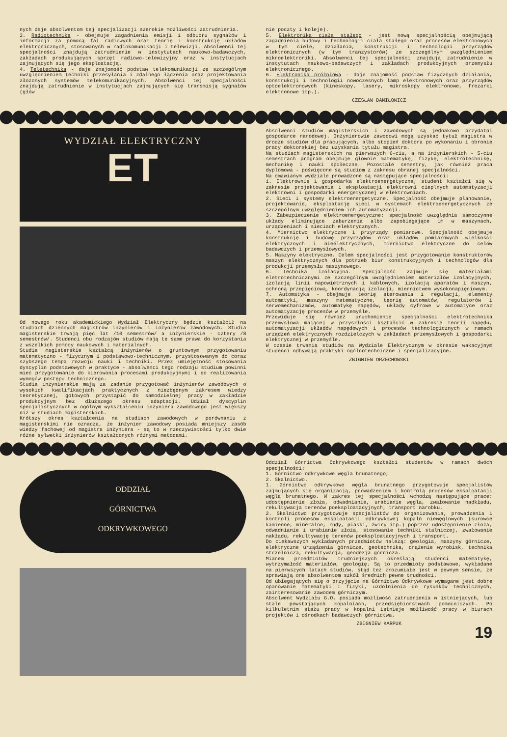nych daje absolwentom tej specjalizacji szerokie możliwości zatrudnienia.
3. Radiotechnika - obejmuje zagadnienia emisji i odbioru sygnałów i informacji za pomocą fal radiowych oraz teorię i konstrukcję układów elektronicznych, stosowanych w radiokomunikacji i telewizji. Absolwenci tej specjalności znajdują zatrudnienie w instytutach naukowo-badawczych, zakładach produkujących sprzęt radiowo-telewizyjny oraz w instytucjach zajmujących się jego eksploatacją.
4. Teletechnika - daje znajomość podstaw telekomunikacji ze szczególnym uwzględnieniem techniki przesyłania i zdalnego łączenia oraz projektowania złożonych systemów telekomunikacyjnych. Absolwenci tej specjalności znajdują zatrudnienie w instytucjach zajmujących się transmisją sygnałów (głów
nie poczty i koleje).
5. Elektronika ciała stałego - jest nową specjalnością obejmującą zagadnienia budowy i technologii ciała stałego oraz procesów elektronowych w tym ciele, działania, konstrukcji i technologii przyrządów elektronicznych (w tym tranzystorów) ze szczególnym uwzględnieniem mikroelektroniki. Absolwenci tej specjalności znajdują zatrudnienie w instytutach naukowo-badawczych i zakładach produkcyjnych przemysłu elektronicznego.
6. Elektronika próżniowa - daje znajomość podstaw fizycznych działania, konstrukcji i technologii nowoczesnych lamp elektronowych oraz przyrządów optoelektronowych (kineskopy, lasery, mikroskopy elektronowe, frezarki elektronowe itp.).
CZESŁAW DANIŁOWICZ
WYDZIAŁ ELEKTRYCZNY
ET
Od nowego roku akademickiego Wydział Elektryczny będzie kształcił na studiach dziennych magistrów inżynierów i inżynierów zawodowych. Studia magisterskie trwają pięć lat /10 semestrów/ a inżynierskie - cztery /8 semestrów/. Studenci obu rodzajów studiów mają te same prawa do korzystania z wszelkich pomocy naukowych i materialnych.
Studia magisterskie kształcą inżynierów o gruntownym przygotowaniu matematyczno - fizycznym i podstawowo-technicznym, przystosowanym do coraz szybszego tempa rozwoju nauki i techniki. Przez umiejętność stosowania dyscyplin podstawowych w praktyce - absolwenci tego rodzaju studium powinni mieć przygotowanie do kierowania procesami produkcyjnymi i do realizowania wymogów postępu technicznego.
Studia inżynierskie mają za zadanie przygotować inżynierów zawodowych o wysokich kwalifikacjach praktycznych z niezbędnym zakresem wiedzy teoretycznej, gotowych przystąpić do samodzielnej pracy w zakładzie produkcyjnym bez dłuższego okresu adaptacji. Udział dyscyplin specjalistycznych w ogólnym wykształceniu inżyniera zawodowego jest większy niż w studiach magisterskich.
Krótszy okres kształcenia na studiach zawodowych w porównaniu z magisterskimi nie oznacza, że inżynier zawodowy posiada mniejszy zasób wiedzy fachowej od magistra inżyniera - są to w rzeczywistości tylko dwie różne sylwetki inżynierów kształconych różnymi metodami.
Absolwenci studiów magisterskich i zawodowych są jednakowo przydatni gospodarce narodowej. Inżynierowie zawodowi mogą uzyskać tytuł magistra w drodze studiów dla pracujących, albo stopień doktora po wykonaniu i obronie pracy doktorskiej bez uzyskania tytułu magistra.
Na studiach magisterskich na pierwszych 6-ciu, a na inżynierskich - 5-ciu semestrach program obejmuje głównie matematykę, fizykę, elektrotechnikę, mechanikę i nauki społeczne. Pozostałe semestry, jak również praca dyplomowa - poświęcone są studiom z zakresu obranej specjalności.
Na omawianym wydziale prowadzone są następujące specjalności:
1. Elektrownie i gospodarka elektroenergetyczna; student kształci się w zakresie projektowania i eksploatacji elektrowni cieplnych automatyzacji elektrowni i gospodarki energetycznej w elektrowniach.
2. Sieci i systemy elektroenergetyczne. Specjalność obejmuje planowanie, projektowanie, eksploatację sieci w systemach elektroenergetycznych ze szczególnym uwzględnieniem ich automatyzacji.
3. Zabezpieczenie elektroenergetyczne; specjalność uwzględnia samoczynne układy eliminujące zaburzenia albo zapobiegające im w maszynach, urządzeniach i sieciach elektrycznych.
4. Miernictwo elektryczne i przyrządy pomiarowe. Specjalność obejmuje konstrukcję i budowę przyrządów oraz układów pomiarowych wielkości elektrycznych i nieelektrycznych, miernictwo elektryczne do celów badawczych i przemysłowych.
5. Maszyny elektryczne. Celem specjalności jest przygotowanie konstruktorów maszyn elektrycznych dla potrzeb biur konstrukcyjnych i technologów dla produkcji przemysłu maszynowego.
6. Technika izolacyjna. Specjalność zajmuje się materiałami eletrotechnicznymi ze szczególnym uwzględnieniem materiałów izolacyjnych, izolacją linii napowietrznych i kablowych, izolacją aparatów i maszyn, ochroną przepięciową, koordynacją izolacji, miernictwem wysokonapięciowym.
7. Automatyka - obejmuje teorię sterowania i regulacji, elementy automatyki, maszyny matematyczne, teorię automatów, regulatorów i serwomechanizmów, automatykę napędów, układy cyfrowe w automatyce oraz automatyzację procesów w przemyśle.
Przewiduje się również uruchomienie specjalności elektrotechnika przemysłowa mającej w przyszłości kształcić w zakresie teorii napędu, automatyzacji układów napędowych i procesów technologicznych w ramach urządzeń elektrycznych rozdzielczych w zakładach przemysłowych i gospodarki elektrycznej w przemyśle.
W czasie trwania studiów na Wydziale Elektrycznym w okresie wakacyjnym studenci odbywają praktyki ogólnotechniczne i specjalizacyjne.
ZBIGNIEW ORZECHOWSKI
ODDZIAŁ
GÓRNICTWA
ODKRYWKOWEGO
Oddział Górnictwa Odkrywkowego kształci studentów w ramach dwóch specjalności:
1. Górnictwo odkrywkowe węgla brunatnego,
2. Skalnictwo.
1. Górnictwo odkrywkowe węgla brunatnego przygotowuje specjalistów zajmujących się organizacją, prowadzeniem i kontrolą procesów eksploatacji węgla brunatnego. W zakres tej specjalności wchodzą następujące prace: udostępnienie złoża, odwadnianie, urabianie węgla, zwałowanie nadkładu, rekultywacja terenów poeksploatacyjnych, transport narobku.
2. Skalnictwo przygotowuje specjalistów do organizowania, prowadzenia i kontroli procesów eksploatacji odkrywkowej kopalń niewęglowych (surowce kamienne, mineralne, rudy, piaski, żwiry itp.) poprzez udostępnienie złoża, odwadnianie i urabianie złoża, stosowanie techniki stalniczej, zwałowanie nakładu, rekultywację terenów poeksploatacyjnych i transport.
Do ciekawszych wykładanych przedmiotów należą: geologia, maszyny górnicze, elektryczne urządzenia górnicze, geotechnika, drążenie wyrobisk, technika strzelnicza, rekultywacja, geodezja górnicza.
Mianem przedmiotów trudniejszych określają studenci matematykę, wytrzymałość materiałów, geologię. Są to przedmioty podstawowe, wykładane na pierwszych latach studiów, stąd też zrozumiałe jest w pewnym sensie, że sprawiają one absolwentom szkół średnich pewne trudności.
Od ubiegających się o przyjęcie na Górnictwo Odkrywkowe wymagane jest dobre opanowanie matematyki i fizyki, uzdolnienia do rysunków technicznych, zainteresowanie zawodem górniczym.
Absolwent Wydziału G.O. posiada możliwość zatrudnienia w istniejących, lub stale powstających kopalniach, przedsiębiorstwach pomocniczych. Po kilkuletnim stażu pracy w kopalni istnieje możliwość pracy w biurach projektów i ośrodkach badawczych górnictwa.
ZBIGNIEW KARPUK
19